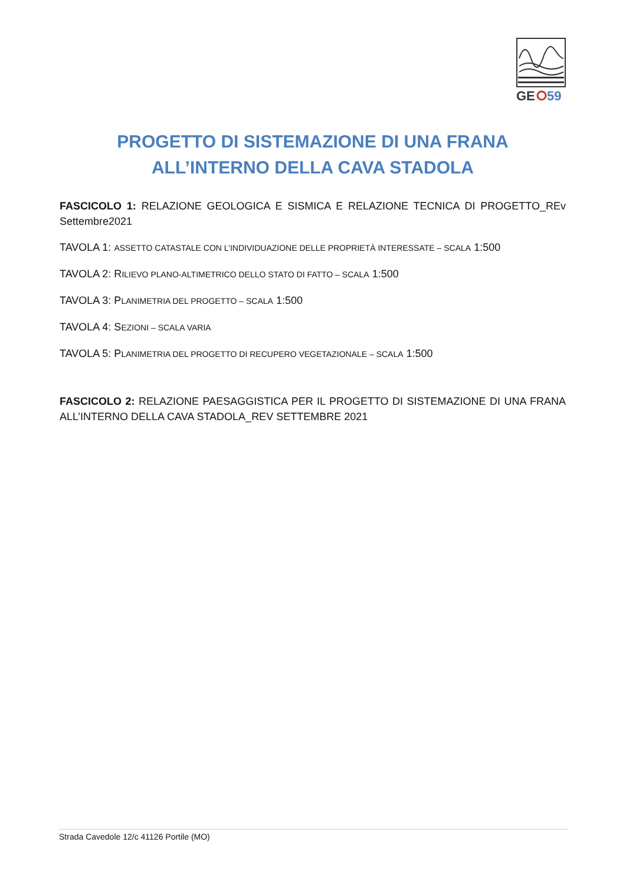GE
59
PROGETTO DI SISTEMAZIONE DI UNA FRANA
ALL’INTERNO DELLA CAVA STADOLA
FASCICOLO 1: RELAZIONE GEOLOGICA E SISMICA E RELAZIONE TECNICA DI PROGETTO_REv Settembre2021
TAVOLA 1: ASSETTO CATASTALE CON L’INDIVIDUAZIONE DELLE PROPRIETÀ INTERESSATE – SCALA 1:500
TAVOLA 2: RILIEVO PLANO-ALTIMETRICO DELLO STATO DI FATTO – SCALA 1:500
TAVOLA 3: PLANIMETRIA DEL PROGETTO – SCALA 1:500
TAVOLA 4: SEZIONI – SCALA VARIA
TAVOLA 5: PLANIMETRIA DEL PROGETTO DI RECUPERO VEGETAZIONALE – SCALA 1:500
FASCICOLO 2: RELAZIONE PAESAGGISTICA PER IL PROGETTO DI SISTEMAZIONE DI UNA FRANA ALL’INTERNO DELLA CAVA STADOLA_REV SETTEMBRE 2021
Strada Cavedole 12/c 41126 Portile (MO)